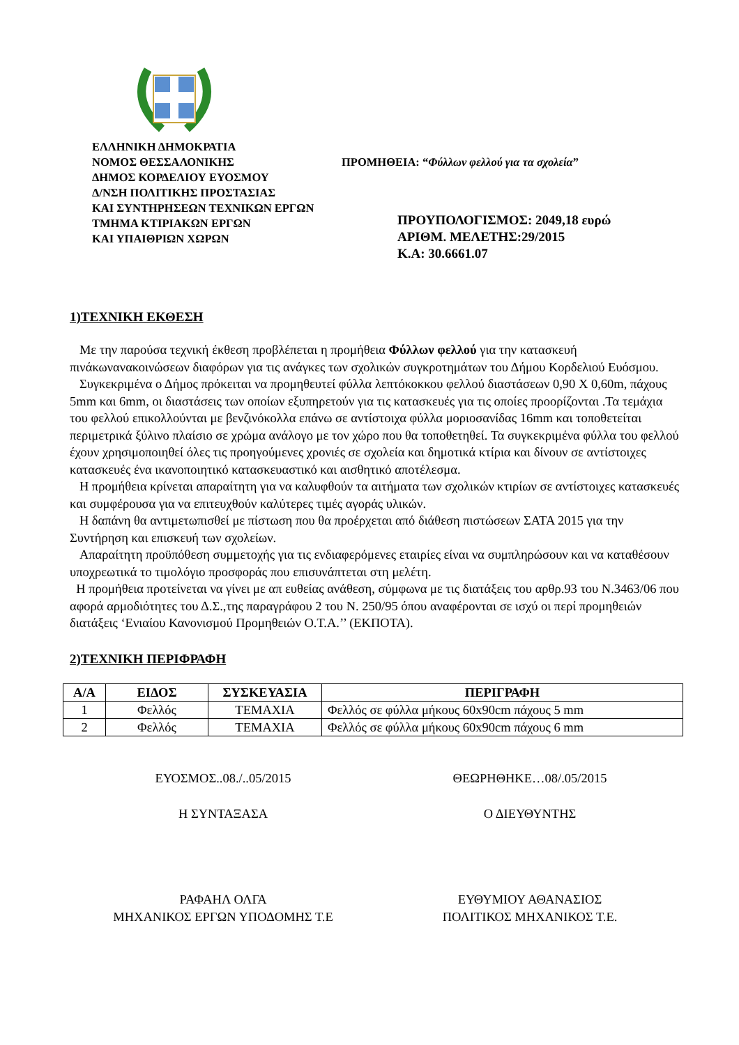ΕΛΛΗΝΙΚΗ ΔΗΜΟΚΡΑΤΙΑ
ΝΟΜΟΣ ΘΕΣΣΑΛΟΝΙΚΗΣ
ΔΗΜΟΣ ΚΟΡΔΕΛΙΟΥ ΕΥΟΣΜΟΥ
Δ/ΝΣΗ ΠΟΛΙΤΙΚΗΣ ΠΡΟΣΤΑΣΙΑΣ
ΚΑΙ ΣΥΝΤΗΡΗΣΕΩΝ ΤΕΧΝΙΚΩΝ ΕΡΓΩΝ
ΤΜΗΜΑ ΚΤΙΡΙΑΚΩΝ ΕΡΓΩΝ
ΚΑΙ ΥΠΑΙΘΡΙΩΝ ΧΩΡΩΝ
ΠΡΟΜΗΘΕΙΑ: “Φύλλων φελλού για τα σχολεία”
ΠΡΟΥΠΟΛΟΓΙΣΜΟΣ: 2049,18 ευρώ
ΑΡΙΘΜ. ΜΕΛΕΤΗΣ:29/2015
Κ.Α: 30.6661.07
1)ΤΕΧΝΙΚΗ ΕΚΘΕΣΗ
Με την παρούσα τεχνική έκθεση προβλέπεται η προμήθεια Φύλλων φελλού για την κατασκευή πινάκωνανακοινώσεων διαφόρων για τις ανάγκες των σχολικών συγκροτημάτων του Δήμου Κορδελιού Ευόσμου.
Συγκεκριμένα ο Δήμος πρόκειται να προμηθευτεί φύλλα λεπτόκοκκου φελλού διαστάσεων 0,90 Χ 0,60m, πάχους 5mm και 6mm, οι διαστάσεις των οποίων εξυπηρετούν για τις κατασκευές για τις οποίες προορίζονται .Τα τεμάχια του φελλού επικολλούνται με βενζινόκολλα επάνω σε αντίστοιχα φύλλα μοριοσανίδας 16mm και τοποθετείται περιμετρικά ξύλινο πλαίσιο σε χρώμα ανάλογο με τον χώρο που θα τοποθετηθεί. Τα συγκεκριμένα φύλλα του φελλού έχουν χρησιμοποιηθεί όλες τις προηγούμενες χρονιές σε σχολεία και δημοτικά κτίρια και δίνουν σε αντίστοιχες κατασκευές ένα ικανοποιητικό κατασκευαστικό και αισθητικό αποτέλεσμα.
Η προμήθεια κρίνεται απαραίτητη για να καλυφθούν τα αιτήματα των σχολικών κτιρίων σε αντίστοιχες κατασκευές και συμφέρουσα για να επιτευχθούν καλύτερες τιμές αγοράς υλικών.
Η δαπάνη θα αντιμετωπισθεί με πίστωση που θα προέρχεται από διάθεση πιστώσεων ΣΑΤΑ 2015 για την Συντήρηση και επισκευή των σχολείων.
Απαραίτητη προϋπόθεση συμμετοχής για τις ενδιαφερόμενες εταιρίες είναι να συμπληρώσουν και να καταθέσουν υποχρεωτικά το τιμολόγιο προσφοράς που επισυνάπτεται στη μελέτη.
Η προμήθεια προτείνεται να γίνει με απ ευθείας ανάθεση, σύμφωνα με τις διατάξεις του αρθρ.93 του Ν.3463/06 που αφορά αρμοδιότητες του Δ.Σ.,της παραγράφου 2 του Ν. 250/95 όπου αναφέρονται σε ισχύ οι περί προμηθειών διατάξεις ‘Ενιαίου Κανονισμού Προμηθειών Ο.Τ.Α.’’ (ΕΚΠΟΤΑ).
2)ΤΕΧΝΙΚΗ ΠΕΡΙΦΡΑΦΗ
| Α/Α | ΕΙΔΟΣ | ΣΥΣΚΕΥΑΣΙΑ | ΠΕΡΙΓΡΑΦΗ |
| --- | --- | --- | --- |
| 1 | Φελλός | ΤΕΜΑΧΙΑ | Φελλός σε φύλλα μήκους 60x90cm πάχους 5 mm |
| 2 | Φελλός | ΤΕΜΑΧΙΑ | Φελλός σε φύλλα μήκους 60x90cm πάχους 6 mm |
ΕΥΟΣΜΟΣ..08./..05/2015 ΘΕΩΡΗΘΗΚΕ…08/.05/2015
Η ΣΥΝΤΑΞΑΣΑ Ο ΔΙΕΥΘΥΝΤΗΣ
ΡΑΦΑΗΛ ΟΛΓΑ
ΜΗΧΑΝΙΚΟΣ ΕΡΓΩΝ ΥΠΟΔΟΜΗΣ Τ.Ε
ΕΥΘΥΜΙΟΥ ΑΘΑΝΑΣΙΟΣ
ΠΟΛΙΤΙΚΟΣ ΜΗΧΑΝΙΚΟΣ Τ.Ε.